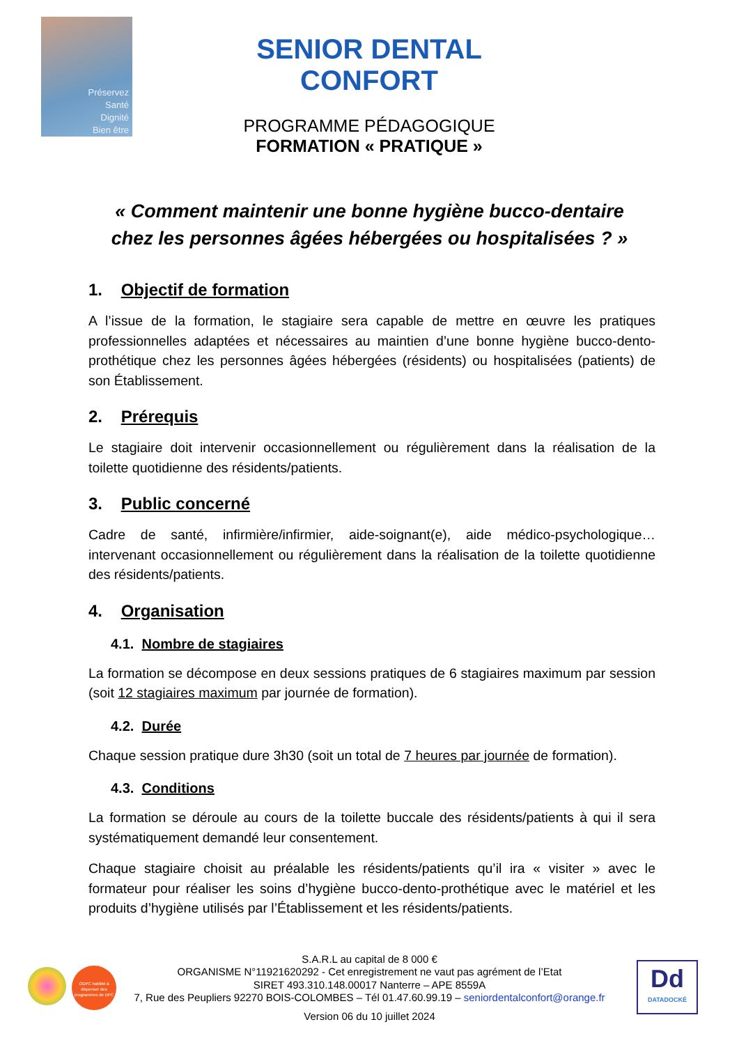Préservez
Santé
Dignité
Bien être
SENIOR DENTAL CONFORT
PROGRAMME PÉDAGOGIQUE
FORMATION « PRATIQUE »
« Comment maintenir une bonne hygiène bucco-dentaire
chez les personnes âgées hébergées ou hospitalisées ? »
1. Objectif de formation
A l’issue de la formation, le stagiaire sera capable de mettre en œuvre les pratiques professionnelles adaptées et nécessaires au maintien d’une bonne hygiène bucco-dento-prothétique chez les personnes âgées hébergées (résidents) ou hospitalisées (patients) de son Établissement.
2. Prérequis
Le stagiaire doit intervenir occasionnellement ou régulièrement dans la réalisation de la toilette quotidienne des résidents/patients.
3. Public concerné
Cadre de santé, infirmière/infirmier, aide-soignant(e), aide médico-psychologique… intervenant occasionnellement ou régulièrement dans la réalisation de la toilette quotidienne des résidents/patients.
4. Organisation
4.1. Nombre de stagiaires
La formation se décompose en deux sessions pratiques de 6 stagiaires maximum par session (soit 12 stagiaires maximum par journée de formation).
4.2. Durée
Chaque session pratique dure 3h30 (soit un total de 7 heures par journée de formation).
4.3. Conditions
La formation se déroule au cours de la toilette buccale des résidents/patients à qui il sera systématiquement demandé leur consentement.
Chaque stagiaire choisit au préalable les résidents/patients qu’il ira « visiter » avec le formateur pour réaliser les soins d’hygiène bucco-dento-prothétique avec le matériel et les produits d’hygiène utilisés par l’Établissement et les résidents/patients.
ODPC habilité à dispenser des programmes de DPC
Dd
DATADOCKÉ
S.A.R.L au capital de 8 000 €
ORGANISME N°11921620292 - Cet enregistrement ne vaut pas agrément de l’Etat
SIRET 493.310.148.00017 Nanterre – APE 8559A
7, Rue des Peupliers 92270 BOIS-COLOMBES – Tél 01.47.60.99.19 – seniordentalconfort@orange.fr
Version 06 du 10 juillet 2024